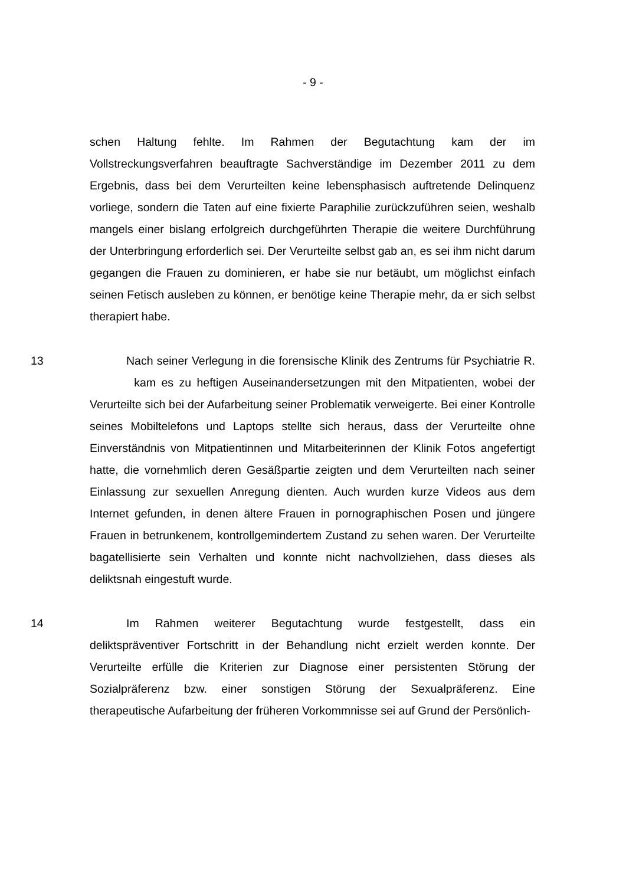- 9 -
schen Haltung fehlte. Im Rahmen der Begutachtung kam der im Vollstreckungsverfahren beauftragte Sachverständige im Dezember 2011 zu dem Ergebnis, dass bei dem Verurteilten keine lebensphasisch auftretende Delinquenz vorliege, sondern die Taten auf eine fixierte Paraphilie zurückzuführen seien, weshalb mangels einer bislang erfolgreich durchgeführten Therapie die weitere Durchführung der Unterbringung erforderlich sei. Der Verurteilte selbst gab an, es sei ihm nicht darum gegangen die Frauen zu dominieren, er habe sie nur betäubt, um möglichst einfach seinen Fetisch ausleben zu können, er benötige keine Therapie mehr, da er sich selbst therapiert habe.
13 Nach seiner Verlegung in die forensische Klinik des Zentrums für Psychiatrie R. kam es zu heftigen Auseinandersetzungen mit den Mitpatienten, wobei der Verurteilte sich bei der Aufarbeitung seiner Problematik verweigerte. Bei einer Kontrolle seines Mobiltelefons und Laptops stellte sich heraus, dass der Verurteilte ohne Einverständnis von Mitpatientinnen und Mitarbeiterinnen der Klinik Fotos angefertigt hatte, die vornehmlich deren Gesäßpartie zeigten und dem Verurteilten nach seiner Einlassung zur sexuellen Anregung dienten. Auch wurden kurze Videos aus dem Internet gefunden, in denen ältere Frauen in pornographischen Posen und jüngere Frauen in betrunkenem, kontrollgemindertem Zustand zu sehen waren. Der Verurteilte bagatellisierte sein Verhalten und konnte nicht nachvollziehen, dass dieses als deliktsnah eingestuft wurde.
14 Im Rahmen weiterer Begutachtung wurde festgestellt, dass ein deliktspräventiver Fortschritt in der Behandlung nicht erzielt werden konnte. Der Verurteilte erfülle die Kriterien zur Diagnose einer persistenten Störung der Sozialpräferenz bzw. einer sonstigen Störung der Sexualpräferenz. Eine therapeutische Aufarbeitung der früheren Vorkommnisse sei auf Grund der Persönlich-